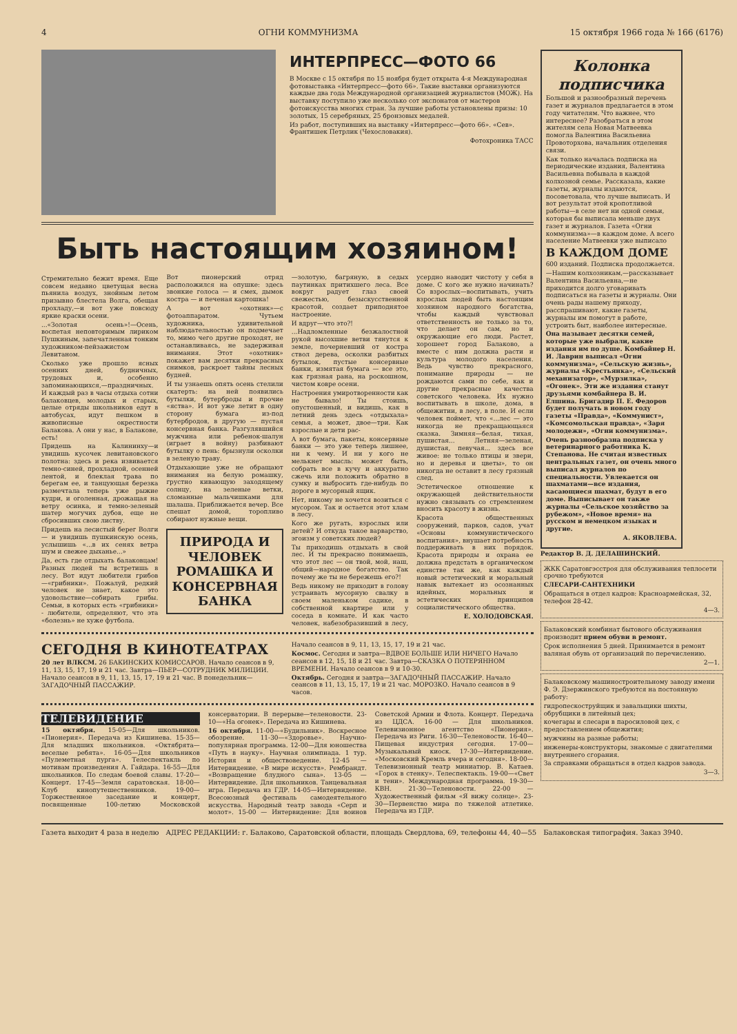4 ОГНИ КОММУНИЗМА 15 октября 1966 года № 166 (6176)
ИНТЕРПРЕСС—ФОТО 66
В Москве с 15 октября по 15 ноября будет открыта 4-я Международная фотовыставка «Интерпресс—фото 66». Такие выставки организуются каждые два года Международной организацией журналистов (МОЖ). На выставку поступило уже несколько сот экспонатов от мастеров фотоискусства многих стран. За лучшие работы установлены призы: 10 золотых, 15 серебряных, 25 бронзовых медалей.
Из работ, поступивших на выставку «Интерпресс—фото 66». «Сев». Франтишек Петрлик (Чехословакия).
Фотохроника ТАСС
Быть настоящим хозяином!
Стремительно бежит время. Еще совсем недавно цветущая весна пьянила воздух, знойным летом призывно блестела Волга, обещая прохладу,—и вот уже повсюду яркие краски осени.
...«Золотая осень»!—Осень, воспетая неповторимым лириком Пушкиным, запечатленная тонким художником-пейзажистом Левитаном.
Сколько уже прошло ясных осенних дней, будничных, трудовых и, особенно запоминающихся,—праздничных. И каждый раз в часы отдыха сотни балаковцев, молодых и старых, целые отряды школьников едут в автобусах, идут пешком в живописные окрестности Балакова. А они у нас, в Балакове, есть!
Придешь на Калининху—и увидишь кусочек левитановского полотна: здесь и река извивается темно-синей, прохладной, осенней лентой, и блеклая трава по берегам ее, и танцующая березка размечтала теперь уже рыжие кудри, и оголенная, дрожащая на ветру осинка, и темно-зеленый шатер могучих дубов, еще не сбросивших свою листву.
Придешь на лесистый берег Волги — и увидишь пушкинскую осень, услышишь «...в их сенях ветра шум и свежее дыханье...»
Да, есть где отдыхать балаковцам! Разных людей ты встретишь в лесу. Вот идут любители грибов—«грибники». Пожалуй, редкий человек не знает, какое это удовольствие—собирать грибы. Семьи, в которых есть «грибники» - любители, определяют, что эта «болезнь» не хуже футбола.
Вот пионерский отряд расположился на опушке: здесь звонкие голоса — и смех, дымок костра — и печеная картошка!
А вот «охотник»—с фотоаппаратом. Чутьем художника, удивительной наблюдательностью он подмечает то, мимо чего другие проходят, не останавливаясь, не задерживая внимания. Этот «охотник» покажет вам десятки прекрасных снимков, раскроет тайны лесных будней.
И ты узнаешь опять осень стелили скатерть: на ней появились бутылки, бутерброды и прочие «яства». И вот уже летит в одну сторону бумага из-под бутербродов, в другую — пустая консервная банка. Разгулявшийся мужчина или ребенок-шалун (играет в войну) разбивают бутылку о пень: брызнули осколки в зеленую траву.
Отдыхающие уже не обращают внимания на белую ромашку, грустно кивающую заходящему солнцу, на зеленые ветки, сломанные мальчишками для шалаша. Приближается вечер. Все спешат домой, торопливо собирают нужные вещи.
ПРИРОДА И ЧЕЛОВЕК
РОМАШКА И КОНСЕРВНАЯ БАНКА
—золотую, багряную, в седых паутинках притихшего леса. Все вокруг радует глаз своей свежестью, безыскусственной красотой, создает приподнятое настроение.
И вдруг—что это?!
...Надломленные безжалостной рукой высохшие ветви тянутся к земле, почерневший от костра ствол дерева, осколки разбитых бутылок, пустые консервные банки, измятая бумага — все это, как грязная рана, на роскошном, чистом ковре осени.
Настроения умиротворенности как не бывало! Ты стоишь, опустошенный, и видишь, как в летний день здесь «отдыхала» семья, а может, двое—три. Как взрослые и дети рас-
А вот бумага, пакеты, консервные банки — это уже теперь лишнее, ни к чему. И ни у кого не мелькнет мысль: может быть, собрать все в кучу и аккуратно сжечь или положить обратно в сумку и выбросить где-нибудь по дороге в мусорный ящик.
Нет, никому не хочется возиться с мусором. Так и остается этот хлам в лесу.
Кого же ругать, взрослых или детей? И откуда такое варварство, эгоизм у советских людей?
Ты приходишь отдыхать в свой лес. И ты прекрасно понимаешь, что этот лес — он твой, мой, наш, общий—народное богатство. Так почему же ты не бережешь его?!
Ведь никому не приходит в голову устраивать мусорную свалку в своем маленьком садике, в собственной квартире или у соседа в комнате. И как часто человек, набезобразивший в лесу, усердно наводит чистоту у себя в доме. С кого же нужно начинать? Со взрослых—воспитывать, учить взрослых людей быть настоящим хозяином народного богатства, чтобы каждый чувствовал ответственность не только за то, что делает он сам, но и окружающие его люди. Растет, хорошеет город Балаково, а вместе с ним должна расти и культура молодого населения. Ведь чувство прекрасного, понимание природы — не рождаются сами по себе, как и другие прекрасные качества советского человека. Их нужно воспитывать в школе, дома, в общежитии, в лесу, в поле. И если человек поймет, что «...лес — это никогда не прекращающаяся сказка. Зимняя—белая, тихая, пушистая... Летняя—зеленая, душистая, певучая... здесь все живое: не только птицы и звери, но и деревья и цветы», то он никогда не оставит в лесу грязный след.
Эстетическое отношение к окружающей действительности нужно связывать со стремлением вносить красоту в жизнь.
Красота общественных сооружений, парков, садов, учат «Основы коммунистического воспитания», внушает потребность поддерживать в них порядок. Красота природы и охрана ее должна предстать в органическом единстве так же, как каждый новый эстетический и моральный навык вытекает из осознанных идейных, моральных и эстетических принципов социалистического общества.
Е. ХОЛОДОВСКАЯ.
СЕГОДНЯ В КИНОТЕАТРАХ
20 лет ВЛКСМ. 26 БАКИНСКИХ КОМИССАРОВ. Начало сеансов в 9, 11, 13, 15, 17, 19 и 21 час. Завтра—ПЬЕР—СОТРУДНИК МИЛИЦИИ. Начало сеансов в 9, 11, 13, 15, 17, 19 и 21 час. В понедельник—ЗАГАДОЧНЫЙ ПАССАЖИР.
Начало сеансов в 9, 11, 13, 15, 17, 19 и 21 час.
Космос. Сегодня и завтра—ВДВОЕ БОЛЬШЕ ИЛИ НИЧЕГО Начало сеансов в 12, 15, 18 и 21 час. Завтра—СКАЗКА О ПОТЕРЯННОМ ВРЕМЕНИ. Начало сеансов в 9 и 10-30.
Октябрь. Сегодня и завтра—ЗАГАДОЧНЫЙ ПАССАЖИР. Начало сеансов в 11, 13, 15, 17, 19 и 21 час. МОРОЗКО. Начало сеансов в 9 часов.
ТЕЛЕВИДЕНИЕ
15 октября. 15-05—Для школьников. «Пионерия». Передача из Кишинева. 15-35—Для младших школьников. «Октябрята—веселые ребята». 16-05—Для школьников «Пулеметная пурга». Телеспектакль по мотивам произведения А. Гайдара. 16-55—Для школьников. По следам боевой славы. 17-20—Концерт. 17-45—Земля саратовская. 18-00—Клуб кинопутешественников. 19-00—Торжественное заседание и концерт, посвященные 100-летию Московской консерватории. В перерыве—теленовости. 23-10—«На огонек». Передача из Кишинева.
16 октября. 11-00—«Будильник». Воскресное обозрение. 11-30—«Здоровье». Научно-популярная программа. 12-00—Для юношества «Путь в науку». Научная олимпиада. 1 тур. История и обществоведение. 12-45 — Интервидение. «В мире искусств». Рембрандт. «Возвращение блудного сына». 13-05 — Интервидение. Для школьников. Танцевальная игра. Передача из ГДР. 14-05—Интервидение. Всесоюзный фестиваль самодеятельного искусства. Народный театр завода «Серп и молот». 15-00 — Интервидение: Для воинов Советской Армии и Флота. Концерт. Передача из ЦДСА. 16-00 — Для школьников. Телевизионное агентство «Пионерия». Передача из Риги. 16-30—Теленовости. 16-40—Пищевая индустрия сегодня. 17-00—Музыкальный киоск. 17-30—Интервидение. «Московский Кремль вчера и сегодня». 18-00—Телевизионный театр миниатюр. В. Катаев. «Горох в стенку». Телеспектакль. 19-00—«Свет и тени». Международная программа. 19-30—КВН. 21-30—Теленовости. 22-00 — Художественный фильм «Я вижу солнце». 23-30—Первенство мира по тяжелой атлетике. Передача из ГДР.
Колонка подписчика
Большой и разнообразный перечень газет и журналов предлагается в этом году читателям. Что важнее, что интереснее? Разобраться в этом жителям села Новая Матвеевка помогла Валентина Васильевна Провоторхова, начальник отделения связи.
Как только началась подписка на периодические издания, Валентина Васильевна побывала в каждой колхозной семье. Рассказала, какие газеты, журналы издаются, посоветовала, что лучше выписать. И вот результат этой кропотливой работы—в селе нет ни одной семьи, которая бы выписала меньше двух газет и журналов. Газета «Огни коммунизма»—в каждом доме. А всего население Матвеевки уже выписало
В КАЖДОМ ДОМЕ
600 изданий. Подписка продолжается.
—Нашим колхозникам,—рассказывает Валентина Васильевна,—не приходится долго уговаривать подписаться на газеты и журналы. Они очень рады нашему приходу, расспрашивают, какие газеты, журналы им помогут в работе, устроить быт, наиболее интересные.
Она называет десятки семей, которые уже выбрали, какие издания им по душе. Комбайнер Н. И. Лаврин выписал «Огни коммунизма», «Сельскую жизнь», журналы «Крестьянка», «Сельский механизатор», «Мурзилка», «Огонек». Эти же издания станут друзьями комбайнера В. И. Елшина. Бригадир П. Е. Федоров будет получать в новом году газеты «Правда», «Коммунист», «Комсомольская правда», «Заря молодежи», «Огни коммунизма».
Очень разнообразна подписка у ветеринарного работника К. Степанова. Не считая известных центральных газет, он очень много выписал журналов по специальности. Увлекается он шахматами—все издания, касающиеся шахмат, будут в его доме. Выписывает он также журналы «Сельское хозяйство за рубежом», «Новое время» на русском и немецком языках и другие.
А. ЯКОВЛЕВА.
Редактор В. Д. ДЕЛАШИНСКИЙ.
ЖКК Саратовгэсстроя для обслуживания теплосети срочно требуются
СЛЕСАРИ-САНТЕХНИКИ
Обращаться в отдел кадров: Красноармейская, 32, телефон 28-42.
4—3.
Балаковский комбинат бытового обслуживания производит прием обуви в ремонт.
Срок исполнения 5 дней. Принимается в ремонт валяная обувь от организаций по перечислению.
2—1.
Балаковскому машиностроительному заводу имени Ф. Э. Дзержинского требуются на постоянную работу:
гидропескоструйщик и завальщики шихты, обрубщики в литейный цех;
кочегары и слесари в паросиловой цех, с предоставлением общежития;
мужчины на разные работы;
инженеры-конструкторы, знакомые с двигателями внутреннего сгорания.
За справками обращаться в отдел кадров завода.
3—3.
Газета выходит 4 раза в неделю АДРЕС РЕДАКЦИИ: г. Балаково, Саратовской области, площадь Свердлова, 69, телефоны 44, 40—55 Балаковская типография. Заказ 3940.